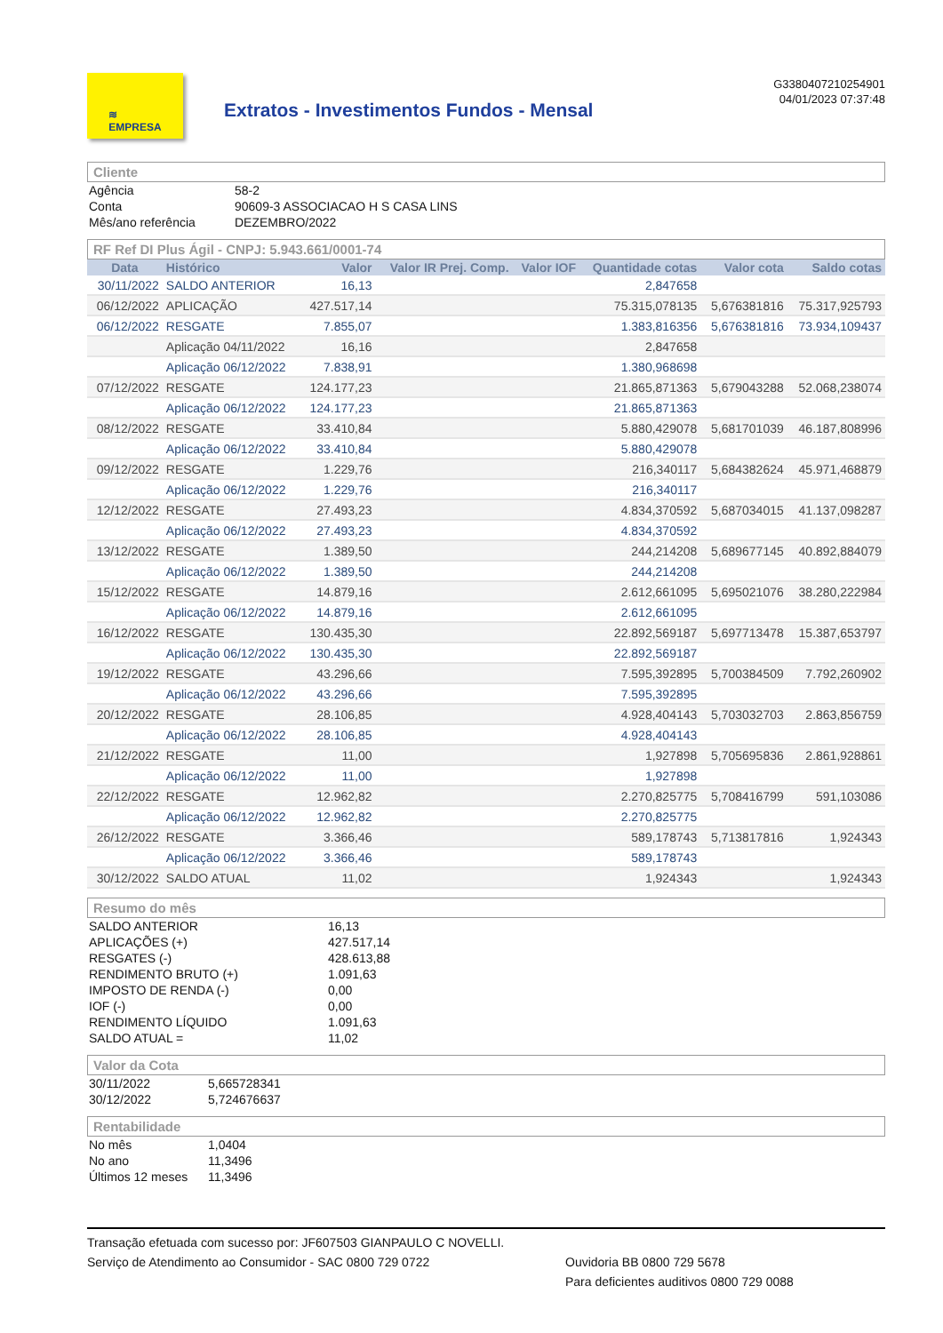≋
EMPRESA
Extratos - Investimentos Fundos - Mensal
G3380407210254901
04/01/2023 07:37:48
Cliente
| Agência | 58-2 |
| Conta | 90609-3 ASSOCIACAO H S CASA LINS |
| Mês/ano referência | DEZEMBRO/2022 |
RF Ref DI Plus Ágil - CNPJ: 5.943.661/0001-74
| Data | Histórico | Valor | Valor IR Prej. Comp. | Valor IOF | Quantidade cotas | Valor cota | Saldo cotas |
| --- | --- | --- | --- | --- | --- | --- | --- |
| 30/11/2022 | SALDO ANTERIOR | 16,13 | | | 2,847658 | | |
| 06/12/2022 | APLICAÇÃO | 427.517,14 | | | 75.315,078135 | 5,676381816 | 75.317,925793 |
| 06/12/2022 | RESGATE | 7.855,07 | | | 1.383,816356 | 5,676381816 | 73.934,109437 |
| | Aplicação 04/11/2022 | 16,16 | | | 2,847658 | | |
| | Aplicação 06/12/2022 | 7.838,91 | | | 1.380,968698 | | |
| 07/12/2022 | RESGATE | 124.177,23 | | | 21.865,871363 | 5,679043288 | 52.068,238074 |
| | Aplicação 06/12/2022 | 124.177,23 | | | 21.865,871363 | | |
| 08/12/2022 | RESGATE | 33.410,84 | | | 5.880,429078 | 5,681701039 | 46.187,808996 |
| | Aplicação 06/12/2022 | 33.410,84 | | | 5.880,429078 | | |
| 09/12/2022 | RESGATE | 1.229,76 | | | 216,340117 | 5,684382624 | 45.971,468879 |
| | Aplicação 06/12/2022 | 1.229,76 | | | 216,340117 | | |
| 12/12/2022 | RESGATE | 27.493,23 | | | 4.834,370592 | 5,687034015 | 41.137,098287 |
| | Aplicação 06/12/2022 | 27.493,23 | | | 4.834,370592 | | |
| 13/12/2022 | RESGATE | 1.389,50 | | | 244,214208 | 5,689677145 | 40.892,884079 |
| | Aplicação 06/12/2022 | 1.389,50 | | | 244,214208 | | |
| 15/12/2022 | RESGATE | 14.879,16 | | | 2.612,661095 | 5,695021076 | 38.280,222984 |
| | Aplicação 06/12/2022 | 14.879,16 | | | 2.612,661095 | | |
| 16/12/2022 | RESGATE | 130.435,30 | | | 22.892,569187 | 5,697713478 | 15.387,653797 |
| | Aplicação 06/12/2022 | 130.435,30 | | | 22.892,569187 | | |
| 19/12/2022 | RESGATE | 43.296,66 | | | 7.595,392895 | 5,700384509 | 7.792,260902 |
| | Aplicação 06/12/2022 | 43.296,66 | | | 7.595,392895 | | |
| 20/12/2022 | RESGATE | 28.106,85 | | | 4.928,404143 | 5,703032703 | 2.863,856759 |
| | Aplicação 06/12/2022 | 28.106,85 | | | 4.928,404143 | | |
| 21/12/2022 | RESGATE | 11,00 | | | 1,927898 | 5,705695836 | 2.861,928861 |
| | Aplicação 06/12/2022 | 11,00 | | | 1,927898 | | |
| 22/12/2022 | RESGATE | 12.962,82 | | | 2.270,825775 | 5,708416799 | 591,103086 |
| | Aplicação 06/12/2022 | 12.962,82 | | | 2.270,825775 | | |
| 26/12/2022 | RESGATE | 3.366,46 | | | 589,178743 | 5,713817816 | 1,924343 |
| | Aplicação 06/12/2022 | 3.366,46 | | | 589,178743 | | |
| 30/12/2022 | SALDO ATUAL | 11,02 | | | 1,924343 | | 1,924343 |
Resumo do mês
| SALDO ANTERIOR | 16,13 |
| APLICAÇÕES (+) | 427.517,14 |
| RESGATES (-) | 428.613,88 |
| RENDIMENTO BRUTO (+) | 1.091,63 |
| IMPOSTO DE RENDA (-) | 0,00 |
| IOF (-) | 0,00 |
| RENDIMENTO LÍQUIDO | 1.091,63 |
| SALDO ATUAL = | 11,02 |
Valor da Cota
| 30/11/2022 | 5,665728341 |
| 30/12/2022 | 5,724676637 |
Rentabilidade
| No mês | 1,0404 |
| No ano | 11,3496 |
| Últimos 12 meses | 11,3496 |
Transação efetuada com sucesso por: JF607503 GIANPAULO C NOVELLI.
Serviço de Atendimento ao Consumidor - SAC 0800 729 0722 Ouvidoria BB 0800 729 5678
Para deficientes auditivos 0800 729 0088